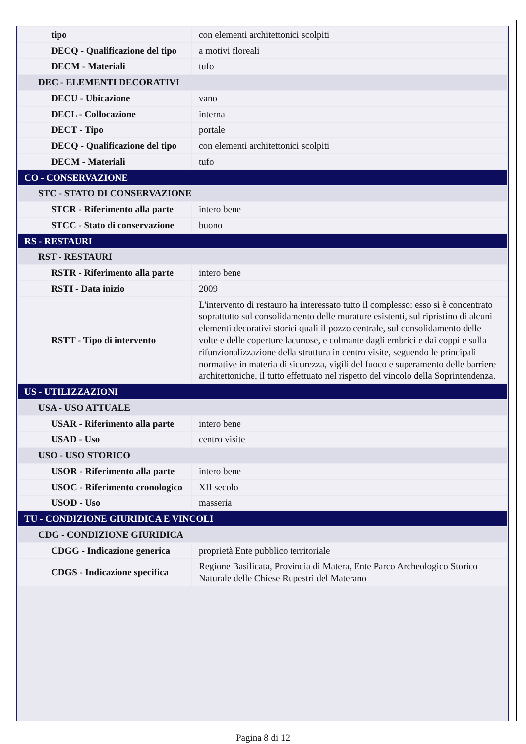| tipo | con elementi architettonici scolpiti |
| DECQ - Qualificazione del tipo | a motivi floreali |
| DECM - Materiali | tufo |
| DEC - ELEMENTI DECORATIVI | |
| DECU - Ubicazione | vano |
| DECL - Collocazione | interna |
| DECT - Tipo | portale |
| DECQ - Qualificazione del tipo | con elementi architettonici scolpiti |
| DECM - Materiali | tufo |
| CO - CONSERVAZIONE | |
| STC - STATO DI CONSERVAZIONE | |
| STCR - Riferimento alla parte | intero bene |
| STCC - Stato di conservazione | buono |
| RS - RESTAURI | |
| RST - RESTAURI | |
| RSTR - Riferimento alla parte | intero bene |
| RSTI - Data inizio | 2009 |
| RSTT - Tipo di intervento | L'intervento di restauro ha interessato tutto il complesso: esso si è concentrato soprattutto sul consolidamento delle murature esistenti, sul ripristino di alcuni elementi decorativi storici quali il pozzo centrale, sul consolidamento delle volte e delle coperture lacunose, e colmante dagli embrici e dai coppi e sulla rifunzionalizzazione della struttura in centro visite, seguendo le principali normative in materia di sicurezza, vigili del fuoco e superamento delle barriere architettoniche, il tutto effettuato nel rispetto del vincolo della Soprintendenza. |
| US - UTILIZZAZIONI | |
| USA - USO ATTUALE | |
| USAR - Riferimento alla parte | intero bene |
| USAD - Uso | centro visite |
| USO - USO STORICO | |
| USOR - Riferimento alla parte | intero bene |
| USOC - Riferimento cronologico | XII secolo |
| USOD - Uso | masseria |
| TU - CONDIZIONE GIURIDICA E VINCOLI | |
| CDG - CONDIZIONE GIURIDICA | |
| CDGG - Indicazione generica | proprietà Ente pubblico territoriale |
| CDGS - Indicazione specifica | Regione Basilicata, Provincia di Matera, Ente Parco Archeologico Storico Naturale delle Chiese Rupestri del Materano |
Pagina 8 di 12